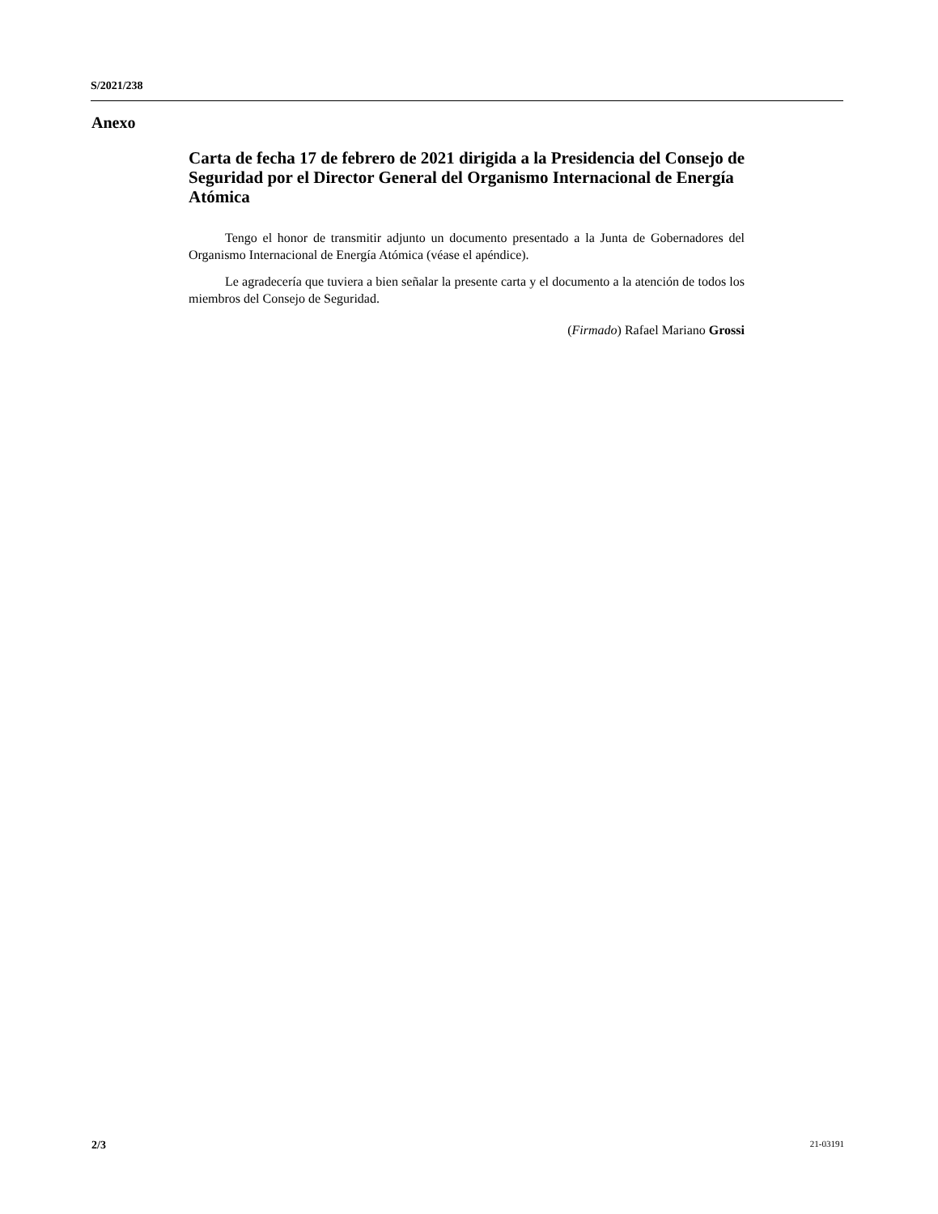S/2021/238
Anexo
Carta de fecha 17 de febrero de 2021 dirigida a la Presidencia del Consejo de Seguridad por el Director General del Organismo Internacional de Energía Atómica
Tengo el honor de transmitir adjunto un documento presentado a la Junta de Gobernadores del Organismo Internacional de Energía Atómica (véase el apéndice).
Le agradecería que tuviera a bien señalar la presente carta y el documento a la atención de todos los miembros del Consejo de Seguridad.
(Firmado) Rafael Mariano Grossi
2/3 21-03191